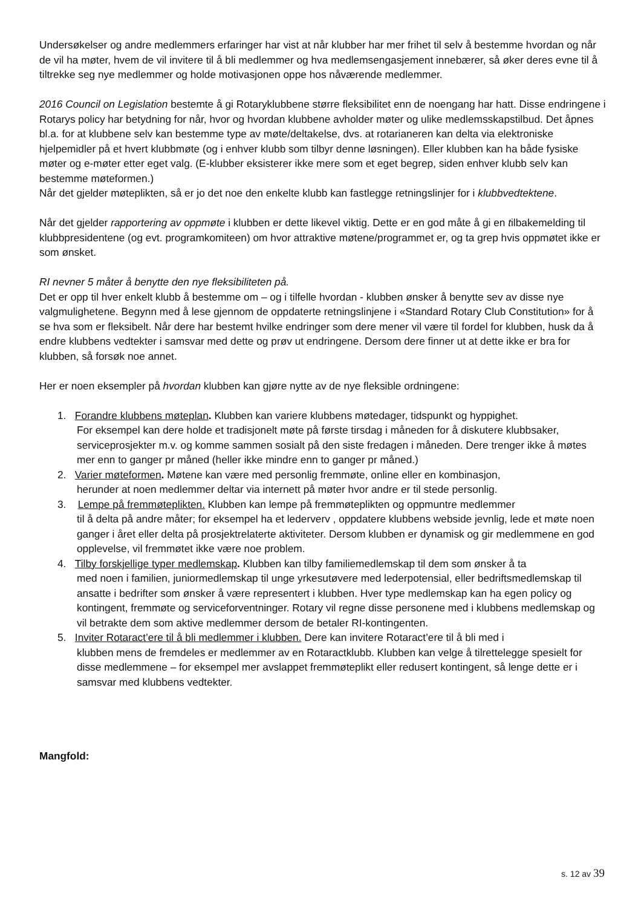Undersøkelser og andre medlemmers erfaringer har vist at når klubber har mer frihet til selv å bestemme hvordan og når de vil ha møter, hvem de vil invitere til å bli medlemmer og hva medlemsengasjement innebærer, så øker deres evne til å tiltrekke seg nye medlemmer og holde motivasjonen oppe hos nåværende medlemmer.
2016 Council on Legislation bestemte å gi Rotaryklubbene større fleksibilitet enn de noengang har hatt. Disse endringene i Rotarys policy har betydning for når, hvor og hvordan klubbene avholder møter og ulike medlemsskapstilbud. Det åpnes bl.a. for at klubbene selv kan bestemme type av møte/deltakelse, dvs. at rotarianeren kan delta via elektroniske hjelpemidler på et hvert klubbmøte (og i enhver klubb som tilbyr denne løsningen). Eller klubben kan ha både fysiske møter og e-møter etter eget valg. (E-klubber eksisterer ikke mere som et eget begrep, siden enhver klubb selv kan bestemme møteformen.)
Når det gjelder møteplikten, så er jo det noe den enkelte klubb kan fastlegge retningslinjer for i klubbvedtektene.
Når det gjelder rapportering av oppmøte i klubben er dette likevel viktig. Dette er en god måte å gi en tilbakemelding til klubbpresidentene (og evt. programkomiteen) om hvor attraktive møtene/programmet er, og ta grep hvis oppmøtet ikke er som ønsket.
RI nevner 5 måter å benytte den nye fleksibiliteten på.
Det er opp til hver enkelt klubb å bestemme om – og i tilfelle hvordan - klubben ønsker å benytte sev av disse nye valgmulighetene. Begynn med å lese gjennom de oppdaterte retningslinjene i «Standard Rotary Club Constitution» for å se hva som er fleksibelt. Når dere har bestemt hvilke endringer som dere mener vil være til fordel for klubben, husk da å endre klubbens vedtekter i samsvar med dette og prøv ut endringene. Dersom dere finner ut at dette ikke er bra for klubben, så forsøk noe annet.
Her er noen eksempler på hvordan klubben kan gjøre nytte av de nye fleksible ordningene:
1. Forandre klubbens møteplan. Klubben kan variere klubbens møtedager, tidspunkt og hyppighet.
For eksempel kan dere holde et tradisjonelt møte på første tirsdag i måneden for å diskutere klubbsaker, serviceprosjekter m.v. og komme sammen sosialt på den siste fredagen i måneden. Dere trenger ikke å møtes mer enn to ganger pr måned (heller ikke mindre enn to ganger pr måned.)
2. Varier møteformen. Møtene kan være med personlig fremmøte, online eller en kombinasjon,
herunder at noen medlemmer deltar via internett på møter hvor andre er til stede personlig.
3. Lempe på fremmøteplikten. Klubben kan lempe på fremmøteplikten og oppmuntre medlemmer
til å delta på andre måter; for eksempel ha et lederverv , oppdatere klubbens webside jevnlig, lede et møte noen ganger i året eller delta på prosjektrelaterte aktiviteter. Dersom klubben er dynamisk og gir medlemmene en god opplevelse, vil fremmøtet ikke være noe problem.
4. Tilby forskjellige typer medlemskap. Klubben kan tilby familiemedlemskap til dem som ønsker å ta
med noen i familien, juniormedlemskap til unge yrkesutøvere med lederpotensial, eller bedriftsmedlemskap til ansatte i bedrifter som ønsker å være representert i klubben. Hver type medlemskap kan ha egen policy og kontingent, fremmøte og serviceforventninger. Rotary vil regne disse personene med i klubbens medlemskap og vil betrakte dem som aktive medlemmer dersom de betaler RI-kontingenten.
5. Inviter Rotaract’ere til å bli medlemmer i klubben. Dere kan invitere Rotaract’ere til å bli med i
klubben mens de fremdeles er medlemmer av en Rotaractklubb. Klubben kan velge å tilrettelegge spesielt for disse medlemmene – for eksempel mer avslappet fremmøteplikt eller redusert kontingent, så lenge dette er i samsvar med klubbens vedtekter.
Mangfold:
s. 12 av 39